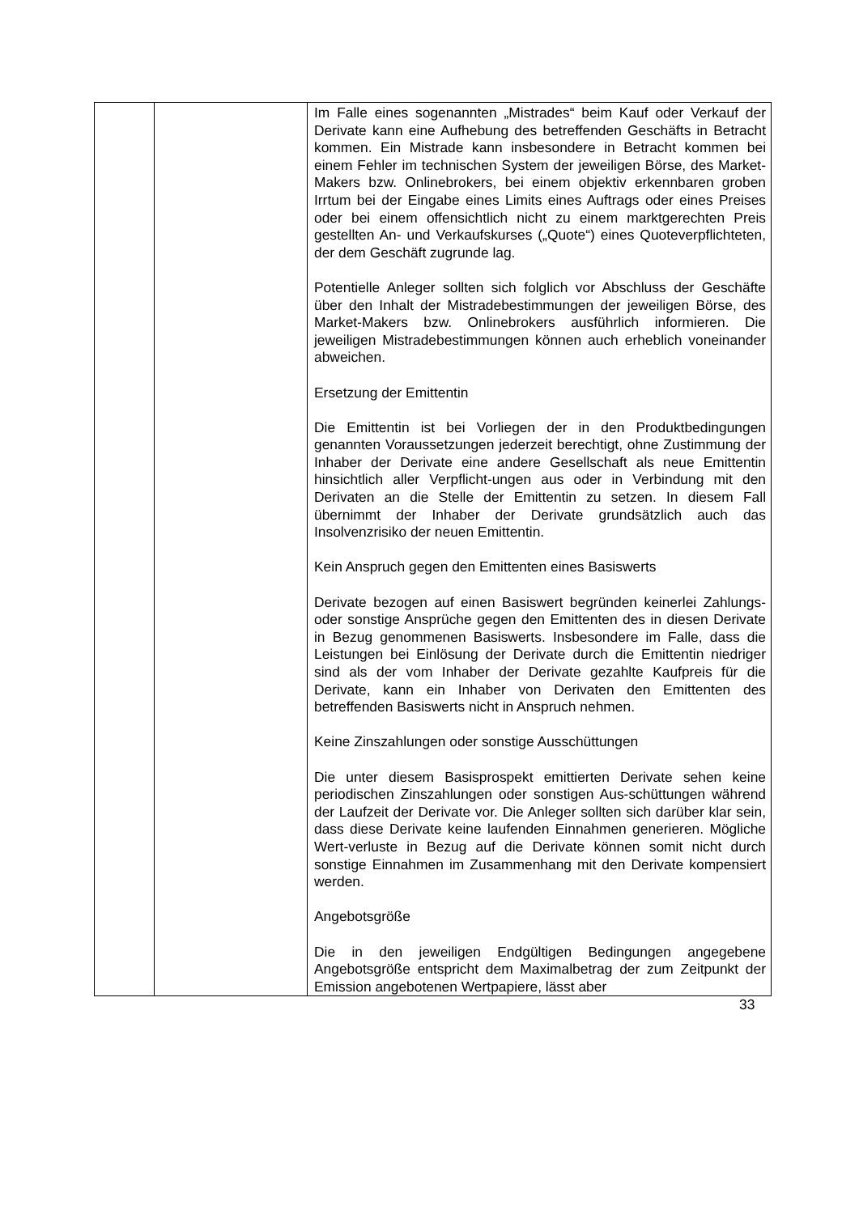| | | Im Falle eines sogenannten „Mistrades“ beim Kauf oder Verkauf der Derivate kann eine Aufhebung des betreffenden Geschäfts in Betracht kommen. Ein Mistrade kann insbesondere in Betracht kommen bei einem Fehler im technischen System der jeweiligen Börse, des Market-Makers bzw. Onlinebrokers, bei einem objektiv erkennbaren groben Irrtum bei der Eingabe eines Limits eines Auftrags oder eines Preises oder bei einem offensichtlich nicht zu einem marktgerechten Preis gestellten An- und Verkaufskurses („Quote“) eines Quoteverpflichteten, der dem Geschäft zugrunde lag. Potentielle Anleger sollten sich folglich vor Abschluss der Geschäfte über den Inhalt der Mistradebestimmungen der jeweiligen Börse, des Market-Makers bzw. Onlinebrokers ausführlich informieren. Die jeweiligen Mistradebestimmungen können auch erheblich voneinander abweichen. Ersetzung der Emittentin Die Emittentin ist bei Vorliegen der in den Produktbedingungen genannten Voraussetzungen jederzeit berechtigt, ohne Zustimmung der Inhaber der Derivate eine andere Gesellschaft als neue Emittentin hinsichtlich aller Verpflicht-ungen aus oder in Verbindung mit den Derivaten an die Stelle der Emittentin zu setzen. In diesem Fall übernimmt der Inhaber der Derivate grundsätzlich auch das Insolvenzrisiko der neuen Emittentin. Kein Anspruch gegen den Emittenten eines Basiswerts Derivate bezogen auf einen Basiswert begründen keinerlei Zahlungs- oder sonstige Ansprüche gegen den Emittenten des in diesen Derivate in Bezug genommenen Basiswerts. Insbesondere im Falle, dass die Leistungen bei Einlösung der Derivate durch die Emittentin niedriger sind als der vom Inhaber der Derivate gezahlte Kaufpreis für die Derivate, kann ein Inhaber von Derivaten den Emittenten des betreffenden Basiswerts nicht in Anspruch nehmen. Keine Zinszahlungen oder sonstige Ausschüttungen Die unter diesem Basisprospekt emittierten Derivate sehen keine periodischen Zinszahlungen oder sonstigen Aus-schüttungen während der Laufzeit der Derivate vor. Die Anleger sollten sich darüber klar sein, dass diese Derivate keine laufenden Einnahmen generieren. Mögliche Wert-verluste in Bezug auf die Derivate können somit nicht durch sonstige Einnahmen im Zusammenhang mit den Derivate kompensiert werden. Angebotsgröße Die in den jeweiligen Endgültigen Bedingungen angegebene Angebotsgröße entspricht dem Maximalbetrag der zum Zeitpunkt der Emission angebotenen Wertpapiere, lässt aber |
33